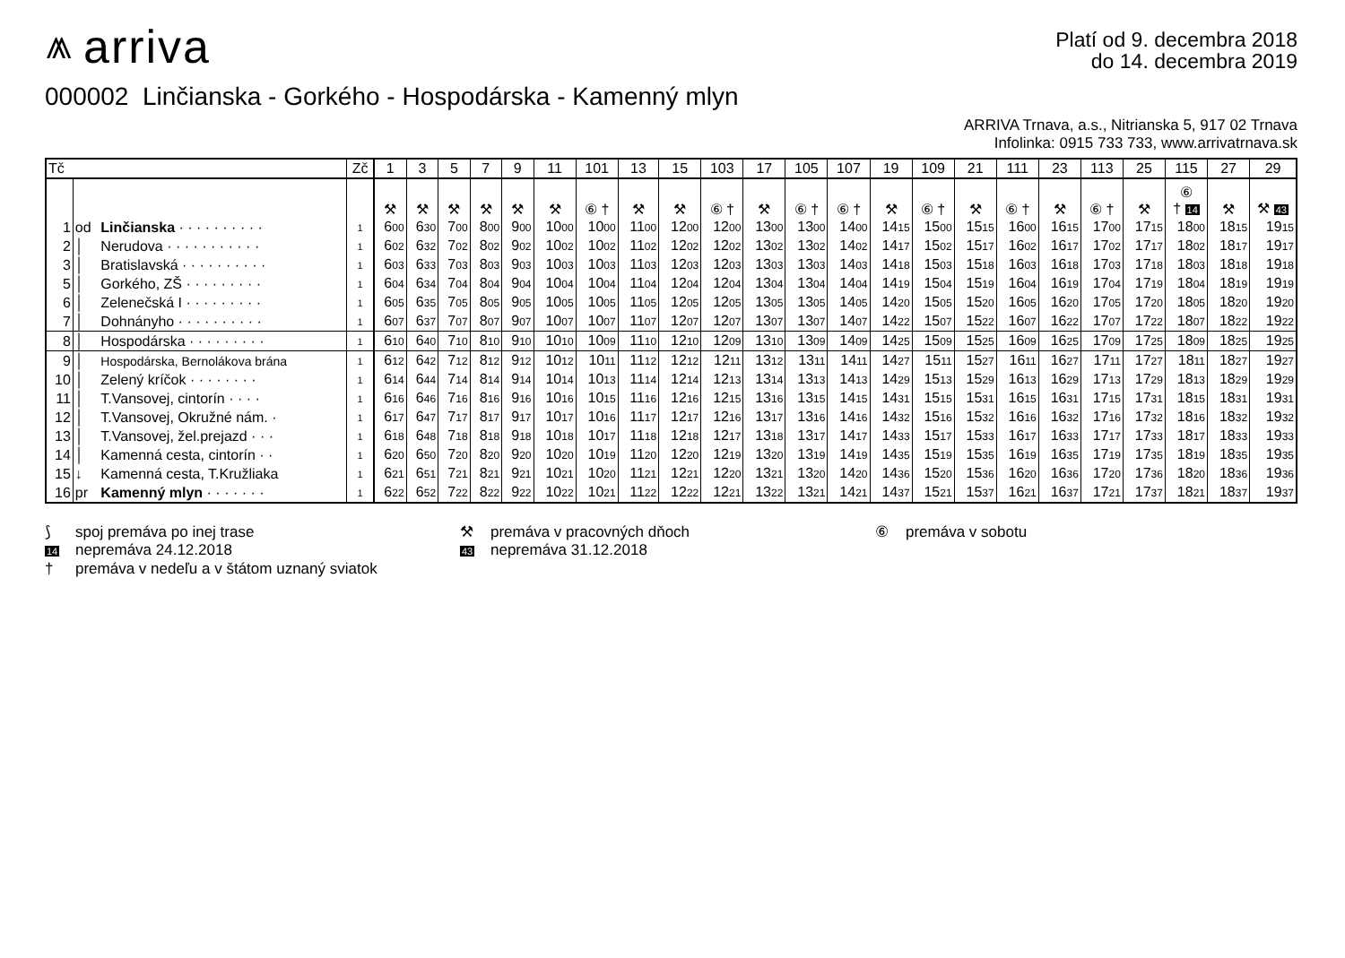⩕ arriva
Platí od 9. decembra 2018
do 14. decembra 2019
000002 Linčianska - Gorkého - Hospodárska - Kamenný mlyn
ARRIVA Trnava, a.s., Nitrianska 5, 917 02 Trnava
Infolinka: 0915 733 733, www.arrivatrnava.sk
| Tč | | | Zč | 1 | 3 | 5 | 7 | 9 | 11 | 101 | 13 | 15 | 103 | 17 | 105 | 107 | 19 | 109 | 21 | 111 | 23 | 113 | 25 | 115 | 27 | 29 |
| --- | --- | --- | --- | --- | --- | --- | --- | --- | --- | --- | --- | --- | --- | --- | --- | --- | --- | --- | --- | --- | --- | --- | --- | --- | --- | --- |
| | | | | ⚒ | ⚒ | ⚒ | ⚒ | ⚒ | ⚒ | ⑥ † | ⚒ | ⚒ | ⑥ † | ⚒ | ⑥ † | ⑥ † | ⚒ | ⑥ † | ⚒ | ⑥ † | ⚒ | ⑥ † | ⚒ | ⑥ † 14 | ⚒ | ⚒ 43 |
| 1 | od | Linčianska · · · · · · · · · · | 1 | 6 00 | 6 30 | 7 00 | 8 00 | 9 00 | 10 00 | 10 00 | 11 00 | 12 00 | 12 00 | 13 00 | 13 00 | 14 00 | 14 15 | 15 00 | 15 15 | 16 00 | 16 15 | 17 00 | 17 15 | 18 00 | 18 15 | 19 15 |
| 2 | │ | Nerudova · · · · · · · · · · · | 1 | 6 02 | 6 32 | 7 02 | 8 02 | 9 02 | 10 02 | 10 02 | 11 02 | 12 02 | 12 02 | 13 02 | 13 02 | 14 02 | 14 17 | 15 02 | 15 17 | 16 02 | 16 17 | 17 02 | 17 17 | 18 02 | 18 17 | 19 17 |
| 3 | │ | Bratislavská · · · · · · · · · · | 1 | 6 03 | 6 33 | 7 03 | 8 03 | 9 03 | 10 03 | 10 03 | 11 03 | 12 03 | 12 03 | 13 03 | 13 03 | 14 03 | 14 18 | 15 03 | 15 18 | 16 03 | 16 18 | 17 03 | 17 18 | 18 03 | 18 18 | 19 18 |
| 5 | │ | Gorkého, ZŠ · · · · · · · · · | 1 | 6 04 | 6 34 | 7 04 | 8 04 | 9 04 | 10 04 | 10 04 | 11 04 | 12 04 | 12 04 | 13 04 | 13 04 | 14 04 | 14 19 | 15 04 | 15 19 | 16 04 | 16 19 | 17 04 | 17 19 | 18 04 | 18 19 | 19 19 |
| 6 | │ | Zelenečská I · · · · · · · · · | 1 | 6 05 | 6 35 | 7 05 | 8 05 | 9 05 | 10 05 | 10 05 | 11 05 | 12 05 | 12 05 | 13 05 | 13 05 | 14 05 | 14 20 | 15 05 | 15 20 | 16 05 | 16 20 | 17 05 | 17 20 | 18 05 | 18 20 | 19 20 |
| 7 | │ | Dohnányho · · · · · · · · · · | 1 | 6 07 | 6 37 | 7 07 | 8 07 | 9 07 | 10 07 | 10 07 | 11 07 | 12 07 | 12 07 | 13 07 | 13 07 | 14 07 | 14 22 | 15 07 | 15 22 | 16 07 | 16 22 | 17 07 | 17 22 | 18 07 | 18 22 | 19 22 |
| 8 | │ | Hospodárska · · · · · · · · · | 1 | 6 10 | 6 40 | 7 10 | 8 10 | 9 10 | 10 10 | 10 09 | 11 10 | 12 10 | 12 09 | 13 10 | 13 09 | 14 09 | 14 25 | 15 09 | 15 25 | 16 09 | 16 25 | 17 09 | 17 25 | 18 09 | 18 25 | 19 25 |
| 9 | │ | Hospodárska, Bernolákova brána | 1 | 6 12 | 6 42 | 7 12 | 8 12 | 9 12 | 10 12 | 10 11 | 11 12 | 12 12 | 12 11 | 13 12 | 13 11 | 14 11 | 14 27 | 15 11 | 15 27 | 16 11 | 16 27 | 17 11 | 17 27 | 18 11 | 18 27 | 19 27 |
| 10 | │ | Zelený kríčok · · · · · · · · | 1 | 6 14 | 6 44 | 7 14 | 8 14 | 9 14 | 10 14 | 10 13 | 11 14 | 12 14 | 12 13 | 13 14 | 13 13 | 14 13 | 14 29 | 15 13 | 15 29 | 16 13 | 16 29 | 17 13 | 17 29 | 18 13 | 18 29 | 19 29 |
| 11 | │ | T.Vansovej, cintorín · · · · | 1 | 6 16 | 6 46 | 7 16 | 8 16 | 9 16 | 10 16 | 10 15 | 11 16 | 12 16 | 12 15 | 13 16 | 13 15 | 14 15 | 14 31 | 15 15 | 15 31 | 16 15 | 16 31 | 17 15 | 17 31 | 18 15 | 18 31 | 19 31 |
| 12 | │ | T.Vansovej, Okružné nám. · | 1 | 6 17 | 6 47 | 7 17 | 8 17 | 9 17 | 10 17 | 10 16 | 11 17 | 12 17 | 12 16 | 13 17 | 13 16 | 14 16 | 14 32 | 15 16 | 15 32 | 16 16 | 16 32 | 17 16 | 17 32 | 18 16 | 18 32 | 19 32 |
| 13 | │ | T.Vansovej, žel.prejazd · · · | 1 | 6 18 | 6 48 | 7 18 | 8 18 | 9 18 | 10 18 | 10 17 | 11 18 | 12 18 | 12 17 | 13 18 | 13 17 | 14 17 | 14 33 | 15 17 | 15 33 | 16 17 | 16 33 | 17 17 | 17 33 | 18 17 | 18 33 | 19 33 |
| 14 | │ | Kamenná cesta, cintorín · · | 1 | 6 20 | 6 50 | 7 20 | 8 20 | 9 20 | 10 20 | 10 19 | 11 20 | 12 20 | 12 19 | 13 20 | 13 19 | 14 19 | 14 35 | 15 19 | 15 35 | 16 19 | 16 35 | 17 19 | 17 35 | 18 19 | 18 35 | 19 35 |
| 15 | ↓ | Kamenná cesta, T.Kružliaka | 1 | 6 21 | 6 51 | 7 21 | 8 21 | 9 21 | 10 21 | 10 20 | 11 21 | 12 21 | 12 20 | 13 21 | 13 20 | 14 20 | 14 36 | 15 20 | 15 36 | 16 20 | 16 36 | 17 20 | 17 36 | 18 20 | 18 36 | 19 36 |
| 16 | pr | Kamenný mlyn · · · · · · · | 1 | 6 22 | 6 52 | 7 22 | 8 22 | 9 22 | 10 22 | 10 21 | 11 22 | 12 22 | 12 21 | 13 22 | 13 21 | 14 21 | 14 37 | 15 21 | 15 37 | 16 21 | 16 37 | 17 21 | 17 37 | 18 21 | 18 37 | 19 37 |
⟆ spoj premáva po inej trase
⚒ premáva v pracovných dňoch
⑥ premáva v sobotu
14 nepremáva 24.12.2018
43 nepremáva 31.12.2018
† premáva v nedeľu a v štátom uznaný sviatok